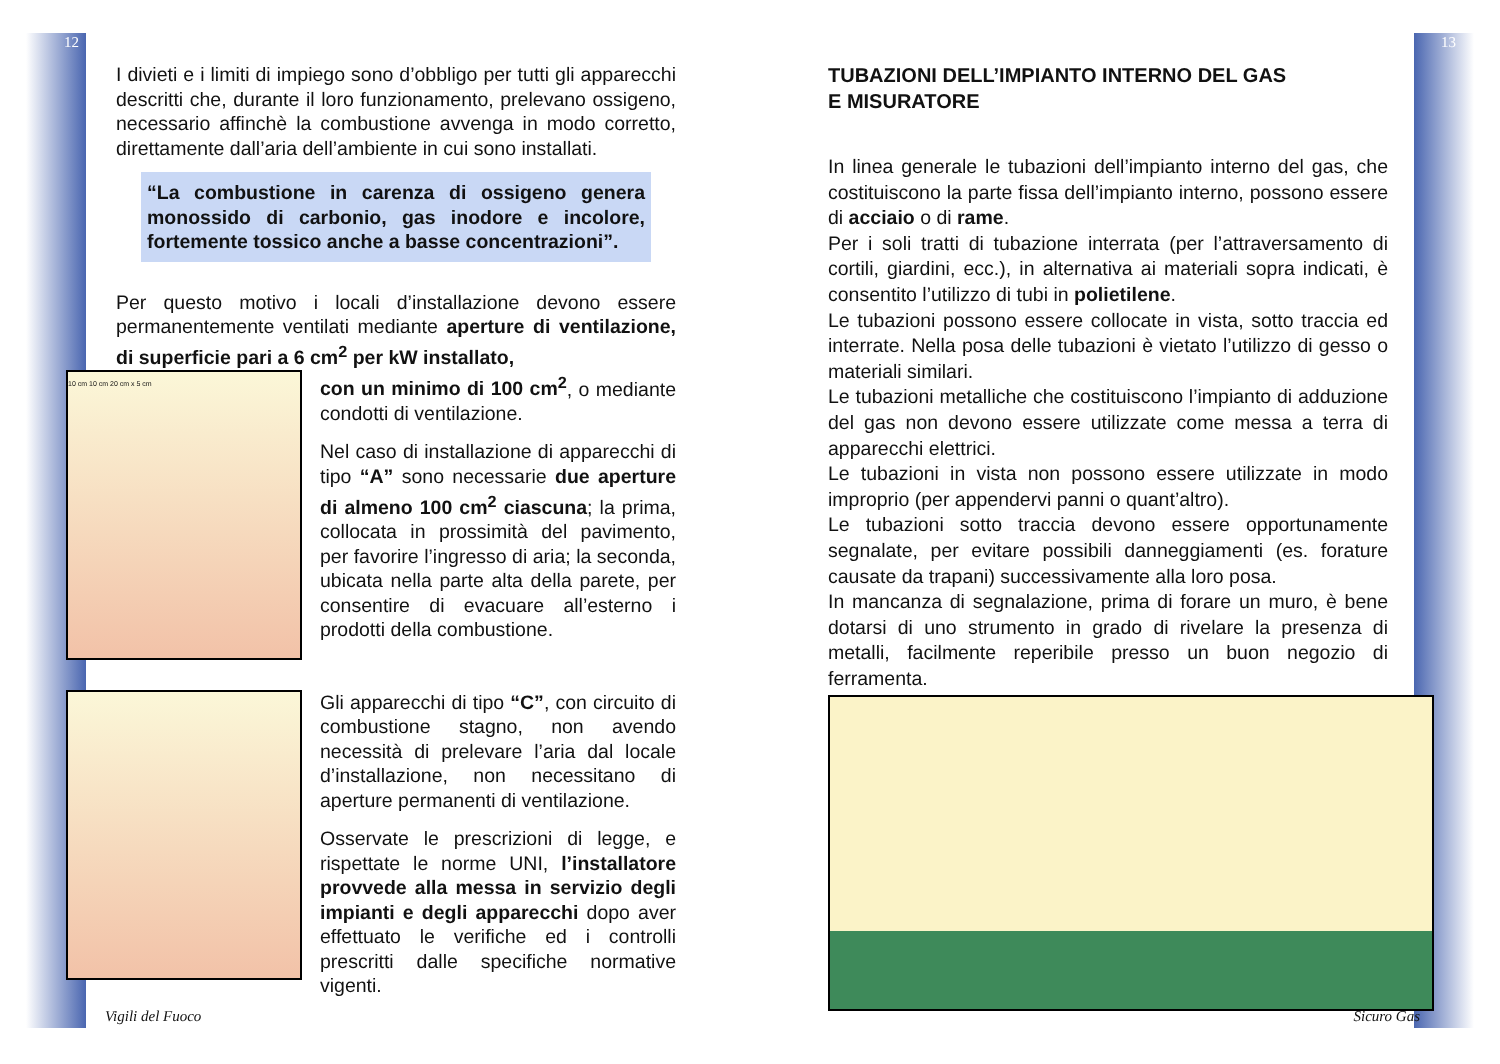12
I divieti e i limiti di impiego sono d’obbligo per tutti gli apparecchi descritti che, durante il loro funzionamento, prelevano ossigeno, necessario affinchè la combustione avvenga in modo corretto, direttamente dall’aria dell’ambiente in cui sono installati.
“La combustione in carenza di ossigeno genera monossido di carbonio, gas inodore e incolore, fortemente tossico anche a basse concentrazioni”.
Per questo motivo i locali d’installazione devono essere permanentemente ventilati mediante aperture di ventilazione, di superficie pari a 6 cm<sup>2</sup> per kW installato,
10 cm 10 cm 20 cm x 5 cm
con un minimo di 100 cm<sup>2</sup>, o mediante condotti di ventilazione.
Nel caso di installazione di apparecchi di tipo “A” sono necessarie due aperture di almeno 100 cm<sup>2</sup> ciascuna; la prima, collocata in prossimità del pavimento, per favorire l’ingresso di aria; la seconda, ubicata nella parte alta della parete, per consentire di evacuare all’esterno i prodotti della combustione.
Gli apparecchi di tipo “C”, con circuito di combustione stagno, non avendo necessità di prelevare l’aria dal locale d’installazione, non necessitano di aperture permanenti di ventilazione.
Osservate le prescrizioni di legge, e rispettate le norme UNI, l’installatore provvede alla messa in servizio degli impianti e degli apparecchi dopo aver effettuato le verifiche ed i controlli prescritti dalle specifiche normative vigenti.
Vigili del Fuoco
13
TUBAZIONI DELL’IMPIANTO INTERNO DEL GAS
E MISURATORE
In linea generale le tubazioni dell’impianto interno del gas, che costituiscono la parte fissa dell’impianto interno, possono essere di acciaio o di rame.
Per i soli tratti di tubazione interrata (per l’attraversamento di cortili, giardini, ecc.), in alternativa ai materiali sopra indicati, è consentito l’utilizzo di tubi in polietilene.
Le tubazioni possono essere collocate in vista, sotto traccia ed interrate. Nella posa delle tubazioni è vietato l’utilizzo di gesso o materiali similari.
Le tubazioni metalliche che costituiscono l’impianto di adduzione del gas non devono essere utilizzate come messa a terra di apparecchi elettrici.
Le tubazioni in vista non possono essere utilizzate in modo improprio (per appendervi panni o quant’altro).
Le tubazioni sotto traccia devono essere opportunamente segnalate, per evitare possibili danneggiamenti (es. forature causate da trapani) successivamente alla loro posa.
In mancanza di segnalazione, prima di forare un muro, è bene dotarsi di uno strumento in grado di rivelare la presenza di metalli, facilmente reperibile presso un buon negozio di ferramenta.
Sicuro Gas